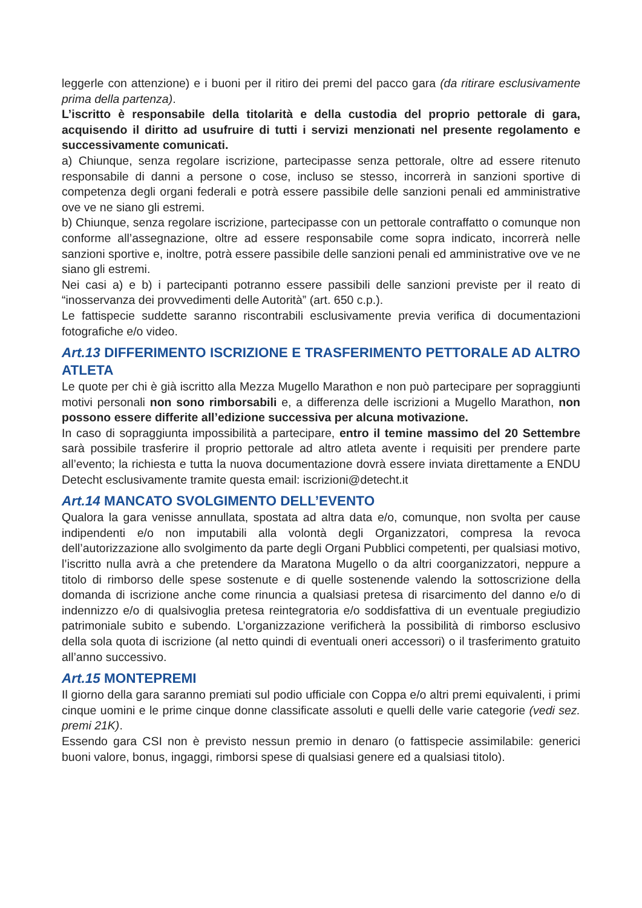leggerle con attenzione) e i buoni per il ritiro dei premi del pacco gara (da ritirare esclusivamente prima della partenza).
L’iscritto è responsabile della titolarità e della custodia del proprio pettorale di gara, acquisendo il diritto ad usufruire di tutti i servizi menzionati nel presente regolamento e successivamente comunicati.
a) Chiunque, senza regolare iscrizione, partecipasse senza pettorale, oltre ad essere ritenuto responsabile di danni a persone o cose, incluso se stesso, incorrerà in sanzioni sportive di competenza degli organi federali e potrà essere passibile delle sanzioni penali ed amministrative ove ve ne siano gli estremi.
b) Chiunque, senza regolare iscrizione, partecipasse con un pettorale contraffatto o comunque non conforme all’assegnazione, oltre ad essere responsabile come sopra indicato, incorrerà nelle sanzioni sportive e, inoltre, potrà essere passibile delle sanzioni penali ed amministrative ove ve ne siano gli estremi.
Nei casi a) e b) i partecipanti potranno essere passibili delle sanzioni previste per il reato di “inosservanza dei provvedimenti delle Autorità” (art. 650 c.p.).
Le fattispecie suddette saranno riscontrabili esclusivamente previa verifica di documentazioni fotografiche e/o video.
Art.13 DIFFERIMENTO ISCRIZIONE E TRASFERIMENTO PETTORALE AD ALTRO ATLETA
Le quote per chi è già iscritto alla Mezza Mugello Marathon e non può partecipare per sopraggiunti motivi personali non sono rimborsabili e, a differenza delle iscrizioni a Mugello Marathon, non possono essere differite all’edizione successiva per alcuna motivazione.
In caso di sopraggiunta impossibilità a partecipare, entro il temine massimo del 20 Settembre sarà possibile trasferire il proprio pettorale ad altro atleta avente i requisiti per prendere parte all’evento; la richiesta e tutta la nuova documentazione dovrà essere inviata direttamente a ENDU Detecht esclusivamente tramite questa email: iscrizioni@detecht.it
Art.14 MANCATO SVOLGIMENTO DELL’EVENTO
Qualora la gara venisse annullata, spostata ad altra data e/o, comunque, non svolta per cause indipendenti e/o non imputabili alla volontà degli Organizzatori, compresa la revoca dell’autorizzazione allo svolgimento da parte degli Organi Pubblici competenti, per qualsiasi motivo, l’iscritto nulla avrà a che pretendere da Maratona Mugello o da altri coorganizzatori, neppure a titolo di rimborso delle spese sostenute e di quelle sostenende valendo la sottoscrizione della domanda di iscrizione anche come rinuncia a qualsiasi pretesa di risarcimento del danno e/o di indennizzo e/o di qualsivoglia pretesa reintegratoria e/o soddisfattiva di un eventuale pregiudizio patrimoniale subito e subendo. L’organizzazione verificherà la possibilità di rimborso esclusivo della sola quota di iscrizione (al netto quindi di eventuali oneri accessori) o il trasferimento gratuito all’anno successivo.
Art.15 MONTEPREMI
Il giorno della gara saranno premiati sul podio ufficiale con Coppa e/o altri premi equivalenti, i primi cinque uomini e le prime cinque donne classificate assoluti e quelli delle varie categorie (vedi sez. premi 21K).
Essendo gara CSI non è previsto nessun premio in denaro (o fattispecie assimilabile: generici buoni valore, bonus, ingaggi, rimborsi spese di qualsiasi genere ed a qualsiasi titolo).